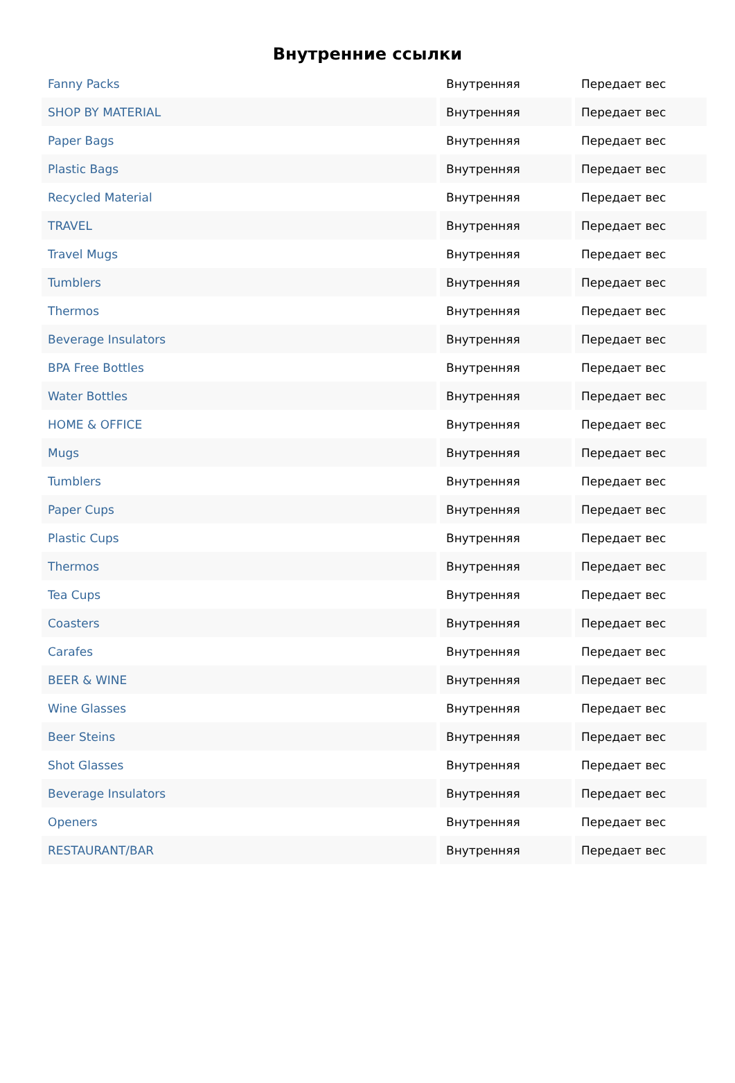Внутренние ссылки
| Fanny Packs | Внутренняя | Передает вес |
| SHOP BY MATERIAL | Внутренняя | Передает вес |
| Paper Bags | Внутренняя | Передает вес |
| Plastic Bags | Внутренняя | Передает вес |
| Recycled Material | Внутренняя | Передает вес |
| TRAVEL | Внутренняя | Передает вес |
| Travel Mugs | Внутренняя | Передает вес |
| Tumblers | Внутренняя | Передает вес |
| Thermos | Внутренняя | Передает вес |
| Beverage Insulators | Внутренняя | Передает вес |
| BPA Free Bottles | Внутренняя | Передает вес |
| Water Bottles | Внутренняя | Передает вес |
| HOME & OFFICE | Внутренняя | Передает вес |
| Mugs | Внутренняя | Передает вес |
| Tumblers | Внутренняя | Передает вес |
| Paper Cups | Внутренняя | Передает вес |
| Plastic Cups | Внутренняя | Передает вес |
| Thermos | Внутренняя | Передает вес |
| Tea Cups | Внутренняя | Передает вес |
| Coasters | Внутренняя | Передает вес |
| Carafes | Внутренняя | Передает вес |
| BEER & WINE | Внутренняя | Передает вес |
| Wine Glasses | Внутренняя | Передает вес |
| Beer Steins | Внутренняя | Передает вес |
| Shot Glasses | Внутренняя | Передает вес |
| Beverage Insulators | Внутренняя | Передает вес |
| Openers | Внутренняя | Передает вес |
| RESTAURANT/BAR | Внутренняя | Передает вес |